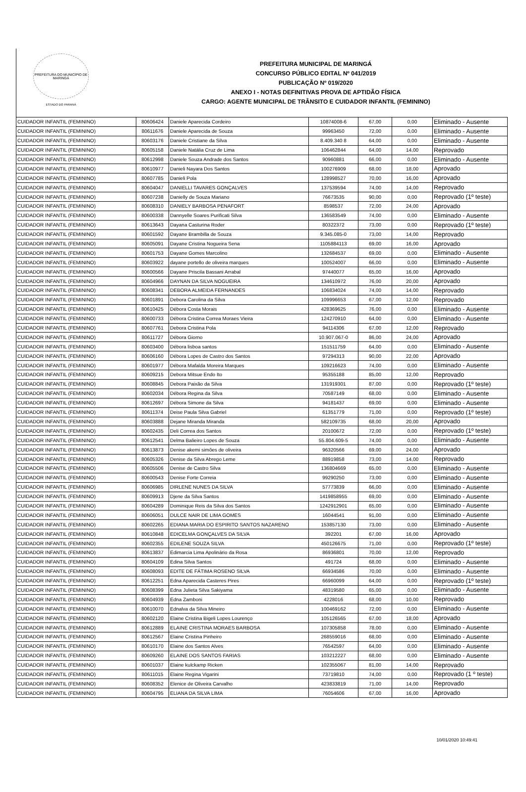PREFEITURA DO MUNICÍPIO DE MARINGÁ
ESTADO DO PARANÁ
PREFEITURA MUNICIPAL DE MARINGÁ
CONCURSO PÚBLICO EDITAL Nº 041/2019
PUBLICAÇÃO Nº 019/2020
ANEXO I - NOTAS DEFINITIVAS PROVA DE APTIDÃO FÍSICA
CARGO: AGENTE MUNICIPAL DE TRÂNSITO E CUIDADOR INFANTIL (FEMININO)
| CUIDADOR INFANTIL (FEMININO) | 80606424 | Daniele Aparecida Cordeiro | 10874008-6 | 67,00 | 0,00 | Eliminado - Ausente |
| CUIDADOR INFANTIL (FEMININO) | 80611676 | Daniele Aparecida de Souza | 99963450 | 72,00 | 0,00 | Eliminado - Ausente |
| CUIDADOR INFANTIL (FEMININO) | 80603176 | Daniele Cristiane da Silva | 8.409.340 8 | 64,00 | 0,00 | Eliminado - Ausente |
| CUIDADOR INFANTIL (FEMININO) | 80605158 | Daniele Natália Cruz de Lima | 106462844 | 64,00 | 14,00 | Reprovado |
| CUIDADOR INFANTIL (FEMININO) | 80612998 | Daniele Souza Andrade dos Santos | 90960881 | 66,00 | 0,00 | Eliminado - Ausente |
| CUIDADOR INFANTIL (FEMININO) | 80610977 | Danieli Nayara Dos Santos | 100276909 | 68,00 | 18,00 | Aprovado |
| CUIDADOR INFANTIL (FEMININO) | 80607785 | Danieli Pola | 128998527 | 70,00 | 16,00 | Aprovado |
| CUIDADOR INFANTIL (FEMININO) | 80604047 | DANIELLI TAVARES GONÇALVES | 137539594 | 74,00 | 14,00 | Reprovado |
| CUIDADOR INFANTIL (FEMININO) | 80607238 | Danielly de Souza Mariano | 76673535 | 90,00 | 0,00 | Reprovado (1º teste) |
| CUIDADOR INFANTIL (FEMININO) | 80608310 | DANIELY BARBOSA PENAFORT | 8598537 | 72,00 | 24,00 | Aprovado |
| CUIDADOR INFANTIL (FEMININO) | 80600338 | Dannyelle Soares Purificati Silva | 136583549 | 74,00 | 0,00 | Eliminado - Ausente |
| CUIDADOR INFANTIL (FEMININO) | 80613643 | Dayana Casturina Roder | 80322372 | 73,00 | 0,00 | Reprovado (1º teste) |
| CUIDADOR INFANTIL (FEMININO) | 80601592 | Dayane Brambilla de Souza | 9.345.085-0 | 73,00 | 14,00 | Reprovado |
| CUIDADOR INFANTIL (FEMININO) | 80605091 | Dayane Cristina Nogueira Sena | 1105884113 | 69,00 | 16,00 | Aprovado |
| CUIDADOR INFANTIL (FEMININO) | 80601753 | Dayane Gomes Marcolino | 132684537 | 69,00 | 0,00 | Eliminado - Ausente |
| CUIDADOR INFANTIL (FEMININO) | 80603922 | dayane portello de oliveira marques | 100524007 | 66,00 | 0,00 | Eliminado - Ausente |
| CUIDADOR INFANTIL (FEMININO) | 80600566 | Dayane Priscila Bassani Arrabal | 97440077 | 65,00 | 16,00 | Aprovado |
| CUIDADOR INFANTIL (FEMININO) | 80604966 | DAYNAN DA SILVA NOGUEIRA | 134610972 | 76,00 | 20,00 | Aprovado |
| CUIDADOR INFANTIL (FEMININO) | 80608341 | DEBORA ALMEIDA FERNANDES | 106834024 | 74,00 | 14,00 | Reprovado |
| CUIDADOR INFANTIL (FEMININO) | 80601891 | Debora Carolina da Silva | 109996653 | 67,00 | 12,00 | Reprovado |
| CUIDADOR INFANTIL (FEMININO) | 80610425 | Débora Costa Morais | 428369625 | 76,00 | 0,00 | Eliminado - Ausente |
| CUIDADOR INFANTIL (FEMININO) | 80600733 | Débora Cristina Correa Moraes Vieira | 124270910 | 64,00 | 0,00 | Eliminado - Ausente |
| CUIDADOR INFANTIL (FEMININO) | 80607761 | Debora Cristina Pola | 94114306 | 67,00 | 12,00 | Reprovado |
| CUIDADOR INFANTIL (FEMININO) | 80611727 | Débora Giorno | 10.907.067-0 | 86,00 | 24,00 | Aprovado |
| CUIDADOR INFANTIL (FEMININO) | 80603400 | Débora lisboa santos | 151511759 | 64,00 | 0,00 | Eliminado - Ausente |
| CUIDADOR INFANTIL (FEMININO) | 80606160 | Débora Lopes de Castro dos Santos | 97294313 | 90,00 | 22,00 | Aprovado |
| CUIDADOR INFANTIL (FEMININO) | 80601977 | Débora Mafalda Moreira Marques | 109216623 | 74,00 | 0,00 | Eliminado - Ausente |
| CUIDADOR INFANTIL (FEMININO) | 80609215 | Debora Mitsue Endo Ito | 95355188 | 85,00 | 12,00 | Reprovado |
| CUIDADOR INFANTIL (FEMININO) | 80608845 | Debora Paixão da Silva | 131919301 | 87,00 | 0,00 | Reprovado (1º teste) |
| CUIDADOR INFANTIL (FEMININO) | 80602034 | Débora Regina da Silva | 70587149 | 68,00 | 0,00 | Eliminado - Ausente |
| CUIDADOR INFANTIL (FEMININO) | 80612697 | Débora Simone da Silva | 94181437 | 69,00 | 0,00 | Eliminado - Ausente |
| CUIDADOR INFANTIL (FEMININO) | 80611374 | Deise Paula Silva Gabriel | 61351779 | 71,00 | 0,00 | Reprovado (1º teste) |
| CUIDADOR INFANTIL (FEMININO) | 80603888 | Dejane Miranda Miranda | 582109735 | 68,00 | 20,00 | Aprovado |
| CUIDADOR INFANTIL (FEMININO) | 80602435 | Deli Correa dos Santos | 20100672 | 72,00 | 0,00 | Reprovado (1º teste) |
| CUIDADOR INFANTIL (FEMININO) | 80612541 | Delma Balieiro Lopes de Souza | 55.804.609-5 | 74,00 | 0,00 | Eliminado - Ausente |
| CUIDADOR INFANTIL (FEMININO) | 80613873 | Denise akemi simões de oliveira | 96320566 | 69,00 | 24,00 | Aprovado |
| CUIDADOR INFANTIL (FEMININO) | 80605326 | Denise da Silva Abrego Leme | 88919858 | 73,00 | 14,00 | Reprovado |
| CUIDADOR INFANTIL (FEMININO) | 80605506 | Denise de Castro Silva | 136804669 | 65,00 | 0,00 | Eliminado - Ausente |
| CUIDADOR INFANTIL (FEMININO) | 80600543 | Denise Forte Correia | 99290250 | 73,00 | 0,00 | Eliminado - Ausente |
| CUIDADOR INFANTIL (FEMININO) | 80606985 | DIRLENE NUNES DA SILVA | 57773839 | 66,00 | 0,00 | Eliminado - Ausente |
| CUIDADOR INFANTIL (FEMININO) | 80609913 | Djene da Silva Santos | 1419858955 | 69,00 | 0,00 | Eliminado - Ausente |
| CUIDADOR INFANTIL (FEMININO) | 80604289 | Dominique Reis da Silva dos Santos | 1242912901 | 65,00 | 0,00 | Eliminado - Ausente |
| CUIDADOR INFANTIL (FEMININO) | 80606051 | DULCE NAIR DE LIMA GOMES | 16044541 | 91,00 | 0,00 | Eliminado - Ausente |
| CUIDADOR INFANTIL (FEMININO) | 80602265 | EDIANA MARIA DO ESPIRITO SANTOS NAZARENO | 153857130 | 73,00 | 0,00 | Eliminado - Ausente |
| CUIDADOR INFANTIL (FEMININO) | 80610848 | EDICELMA GONÇALVES DA SILVA | 392201 | 67,00 | 16,00 | Aprovado |
| CUIDADOR INFANTIL (FEMININO) | 80602355 | EDILENE SOUZA SILVA | 450126675 | 71,00 | 0,00 | Reprovado (1º teste) |
| CUIDADOR INFANTIL (FEMININO) | 80613837 | Edimarcia Lima Apolinário da Rosa | 86936801 | 70,00 | 12,00 | Reprovado |
| CUIDADOR INFANTIL (FEMININO) | 80604109 | Edina Silva Santos | 491724 | 68,00 | 0,00 | Eliminado - Ausente |
| CUIDADOR INFANTIL (FEMININO) | 80608093 | EDITE DE FÁTIMA ROSENO SILVA | 66934586 | 70,00 | 0,00 | Eliminado - Ausente |
| CUIDADOR INFANTIL (FEMININO) | 80612251 | Edna Aparecida Casteres Pires | 66960099 | 64,00 | 0,00 | Reprovado (1º teste) |
| CUIDADOR INFANTIL (FEMININO) | 80608399 | Edna Julieta Silva Sakiyama | 48319580 | 65,00 | 0,00 | Eliminado - Ausente |
| CUIDADOR INFANTIL (FEMININO) | 80604939 | Edna Zamboni | 4228016 | 68,00 | 10,00 | Reprovado |
| CUIDADOR INFANTIL (FEMININO) | 80610070 | Ednalva da Silva Mineiro | 100469162 | 72,00 | 0,00 | Eliminado - Ausente |
| CUIDADOR INFANTIL (FEMININO) | 80602120 | Elaine Cristina Bigeli Lopes Lourenço | 105126565 | 67,00 | 18,00 | Aprovado |
| CUIDADOR INFANTIL (FEMININO) | 80612889 | ELAINE CRISTINA MORAES BARBOSA | 107305858 | 78,00 | 0,00 | Eliminado - Ausente |
| CUIDADOR INFANTIL (FEMININO) | 80612567 | Elaine Cristina Pinheiro | 268559016 | 68,00 | 0,00 | Eliminado - Ausente |
| CUIDADOR INFANTIL (FEMININO) | 80610170 | Elaine dos Santos Alves | 76542597 | 64,00 | 0,00 | Eliminado - Ausente |
| CUIDADOR INFANTIL (FEMININO) | 80609260 | ELAINE DOS SANTOS FARIAS | 103212227 | 68,00 | 0,00 | Eliminado - Ausente |
| CUIDADOR INFANTIL (FEMININO) | 80601037 | Elaine kulckamp Ricken | 102355067 | 81,00 | 14,00 | Reprovado |
| CUIDADOR INFANTIL (FEMININO) | 80611015 | Elaine Regina Vigarini | 73719810 | 74,00 | 0,00 | Reprovado (1 º teste) |
| CUIDADOR INFANTIL (FEMININO) | 80608352 | Elenice de Oliveira Carvalho | 423833819 | 71,00 | 14,00 | Reprovado |
| CUIDADOR INFANTIL (FEMININO) | 80604795 | ELIANA DA SILVA LIMA | 76054606 | 67,00 | 16,00 | Aprovado |
10/01/2020 10:49:41